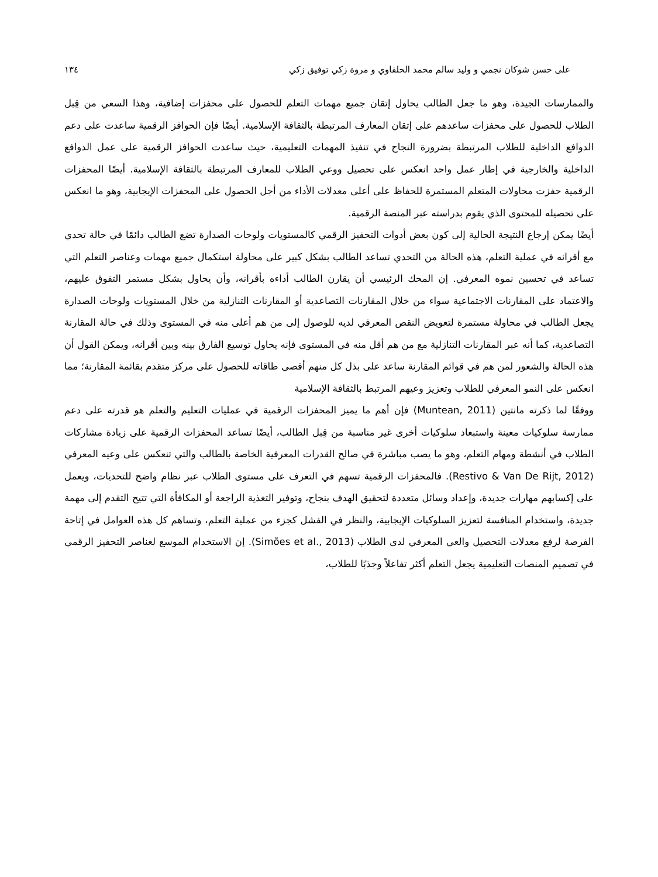على حسن شوكان نجمي و وليد سالم محمد الحلفاوي و مروة زكي توفيق زكي ١٣٤
والممارسات الجيدة، وهو ما جعل الطالب يحاول إتقان جميع مهمات التعلم للحصول على محفزات إضافية، وهذا السعي من قِبل الطلاب للحصول على محفزات ساعدهم على إتقان المعارف المرتبطة بالثقافة الإسلامية. أيضًا فإن الحوافز الرقمية ساعدت على دعم الدوافع الداخلية للطلاب المرتبطة بضرورة النجاح في تنفيذ المهمات التعليمية، حيث ساعدت الحوافز الرقمية على عمل الدوافع الداخلية والخارجية في إطار عمل واحد انعكس على تحصيل ووعي الطلاب للمعارف المرتبطة بالثقافة الإسلامية. أيضًا المحفزات الرقمية حفزت محاولات المتعلم المستمرة للحفاظ على أعلى معدلات الأداء من أجل الحصول على المحفزات الإيجابية، وهو ما انعكس على تحصيله للمحتوى الذي يقوم بدراسته عبر المنصة الرقمية.
أيضًا يمكن إرجاع النتيجة الحالية إلى كون بعض أدوات التحفيز الرقمي كالمستويات ولوحات الصدارة تضع الطالب دائمًا في حالة تحدي مع أقرانه في عملية التعلم، هذه الحالة من التحدي تساعد الطالب بشكل كبير على محاولة استكمال جميع مهمات وعناصر التعلم التي تساعد في تحسين نموه المعرفي. إن المحك الرئيسي أن يقارن الطالب أداءه بأقرانه، وأن يحاول بشكل مستمر التفوق عليهم، والاعتماد على المقارنات الاجتماعية سواء من خلال المقارنات التصاعدية أو المقارنات التنازلية من خلال المستويات ولوحات الصدارة يجعل الطالب في محاولة مستمرة لتعويض النقص المعرفي لديه للوصول إلى من هم أعلى منه في المستوى وذلك في حالة المقارنة التصاعدية، كما أنه عبر المقارنات التنازلية مع من هم أقل منه في المستوى فإنه يحاول توسيع الفارق بينه وبين أقرانه، ويمكن القول أن هذه الحالة والشعور لمن هم في قوائم المقارنة ساعد على بذل كل منهم أقصى طاقاته للحصول على مركز متقدم بقائمة المقارنة؛ مما انعكس على النمو المعرفي للطلاب وتعزيز وعيهم المرتبط بالثقافة الإسلامية
ووفقًا لما ذكرته مانتين (Muntean, 2011) فإن أهم ما يميز المحفزات الرقمية في عمليات التعليم والتعلم هو قدرته على دعم ممارسة سلوكيات معينة واستبعاد سلوكيات أخرى غير مناسبة من قِبل الطالب، أيضًا تساعد المحفزات الرقمية على زيادة مشاركات الطلاب في أنشطة ومهام التعلم، وهو ما يصب مباشرة في صالح القدرات المعرفية الخاصة بالطالب والتي تنعكس على وعيه المعرفي (Restivo & Van De Rijt, 2012). فالمحفزات الرقمية تسهم في التعرف على مستوى الطلاب عبر نظام واضح للتحديات، ويعمل على إكسابهم مهارات جديدة، وإعداد وسائل متعددة لتحقيق الهدف بنجاح، وتوفير التغذية الراجعة أو المكافأة التي تتيح التقدم إلى مهمة جديدة، واستخدام المنافسة لتعزيز السلوكيات الإيجابية، والنظر في الفشل كجزء من عملية التعلم، وتساهم كل هذه العوامل في إتاحة الفرصة لرفع معدلات التحصيل والعي المعرفي لدى الطلاب (Simões et al., 2013). إن الاستخدام الموسع لعناصر التحفيز الرقمي في تصميم المنصات التعليمية يجعل التعلم أكثر تفاعلاً وجذبًا للطلاب،